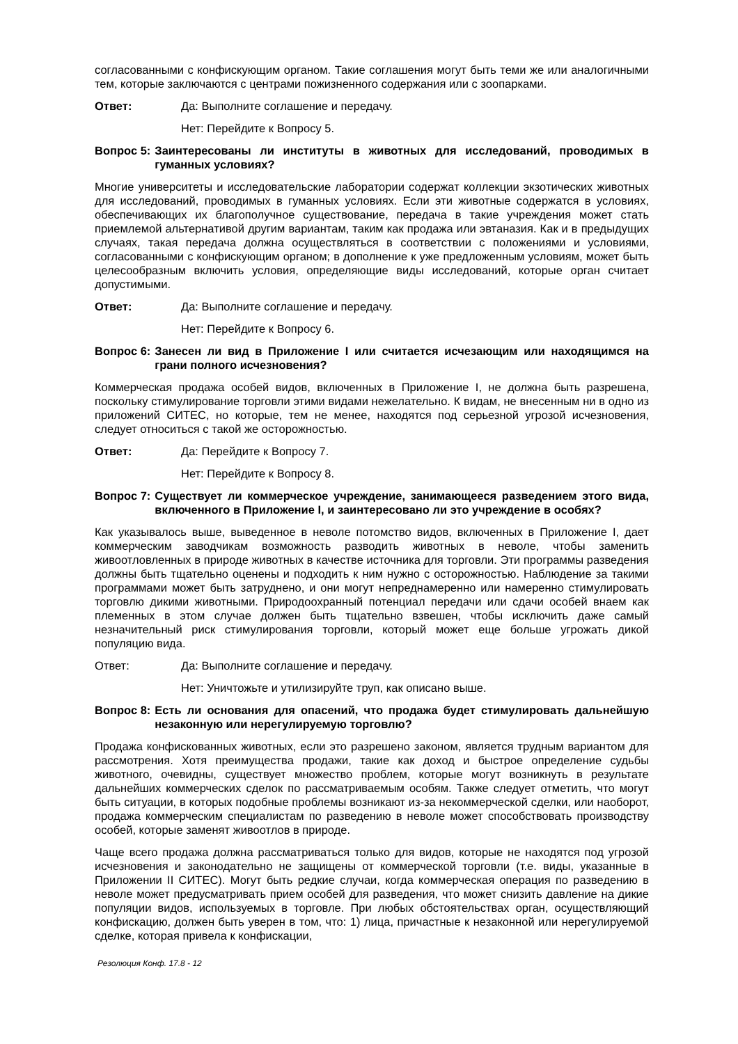согласованными с конфискующим органом. Такие соглашения могут быть теми же или аналогичными тем, которые заключаются с центрами пожизненного содержания или с зоопарками.
Ответ: Да: Выполните соглашение и передачу.
Нет: Перейдите к Вопросу 5.
Вопрос 5: Заинтересованы ли институты в животных для исследований, проводимых в гуманных условиях?
Многие университеты и исследовательские лаборатории содержат коллекции экзотических животных для исследований, проводимых в гуманных условиях. Если эти животные содержатся в условиях, обеспечивающих их благополучное существование, передача в такие учреждения может стать приемлемой альтернативой другим вариантам, таким как продажа или эвтаназия. Как и в предыдущих случаях, такая передача должна осуществляться в соответствии с положениями и условиями, согласованными с конфискующим органом; в дополнение к уже предложенным условиям, может быть целесообразным включить условия, определяющие виды исследований, которые орган считает допустимыми.
Ответ: Да: Выполните соглашение и передачу.
Нет: Перейдите к Вопросу 6.
Вопрос 6: Занесен ли вид в Приложение I или считается исчезающим или находящимся на грани полного исчезновения?
Коммерческая продажа особей видов, включенных в Приложение I, не должна быть разрешена, поскольку стимулирование торговли этими видами нежелательно. К видам, не внесенным ни в одно из приложений СИТЕС, но которые, тем не менее, находятся под серьезной угрозой исчезновения, следует относиться с такой же осторожностью.
Ответ: Да: Перейдите к Вопросу 7.
Нет: Перейдите к Вопросу 8.
Вопрос 7: Существует ли коммерческое учреждение, занимающееся разведением этого вида, включенного в Приложение I, и заинтересовано ли это учреждение в особях?
Как указывалось выше, выведенное в неволе потомство видов, включенных в Приложение I, дает коммерческим заводчикам возможность разводить животных в неволе, чтобы заменить живоотловленных в природе животных в качестве источника для торговли. Эти программы разведения должны быть тщательно оценены и подходить к ним нужно с осторожностью. Наблюдение за такими программами может быть затруднено, и они могут непреднамеренно или намеренно стимулировать торговлю дикими животными. Природоохранный потенциал передачи или сдачи особей внаем как племенных в этом случае должен быть тщательно взвешен, чтобы исключить даже самый незначительный риск стимулирования торговли, который может еще больше угрожать дикой популяцию вида.
Ответ: Да: Выполните соглашение и передачу.
Нет: Уничтожьте и утилизируйте труп, как описано выше.
Вопрос 8: Есть ли основания для опасений, что продажа будет стимулировать дальнейшую незаконную или нерегулируемую торговлю?
Продажа конфискованных животных, если это разрешено законом, является трудным вариантом для рассмотрения. Хотя преимущества продажи, такие как доход и быстрое определение судьбы животного, очевидны, существует множество проблем, которые могут возникнуть в результате дальнейших коммерческих сделок по рассматриваемым особям. Также следует отметить, что могут быть ситуации, в которых подобные проблемы возникают из-за некоммерческой сделки, или наоборот, продажа коммерческим специалистам по разведению в неволе может способствовать производству особей, которые заменят живоотлов в природе.
Чаще всего продажа должна рассматриваться только для видов, которые не находятся под угрозой исчезновения и законодательно не защищены от коммерческой торговли (т.е. виды, указанные в Приложении II СИТЕС). Могут быть редкие случаи, когда коммерческая операция по разведению в неволе может предусматривать прием особей для разведения, что может снизить давление на дикие популяции видов, используемых в торговле. При любых обстоятельствах орган, осуществляющий конфискацию, должен быть уверен в том, что: 1) лица, причастные к незаконной или нерегулируемой сделке, которая привела к конфискации,
Резолюция Конф. 17.8 - 12